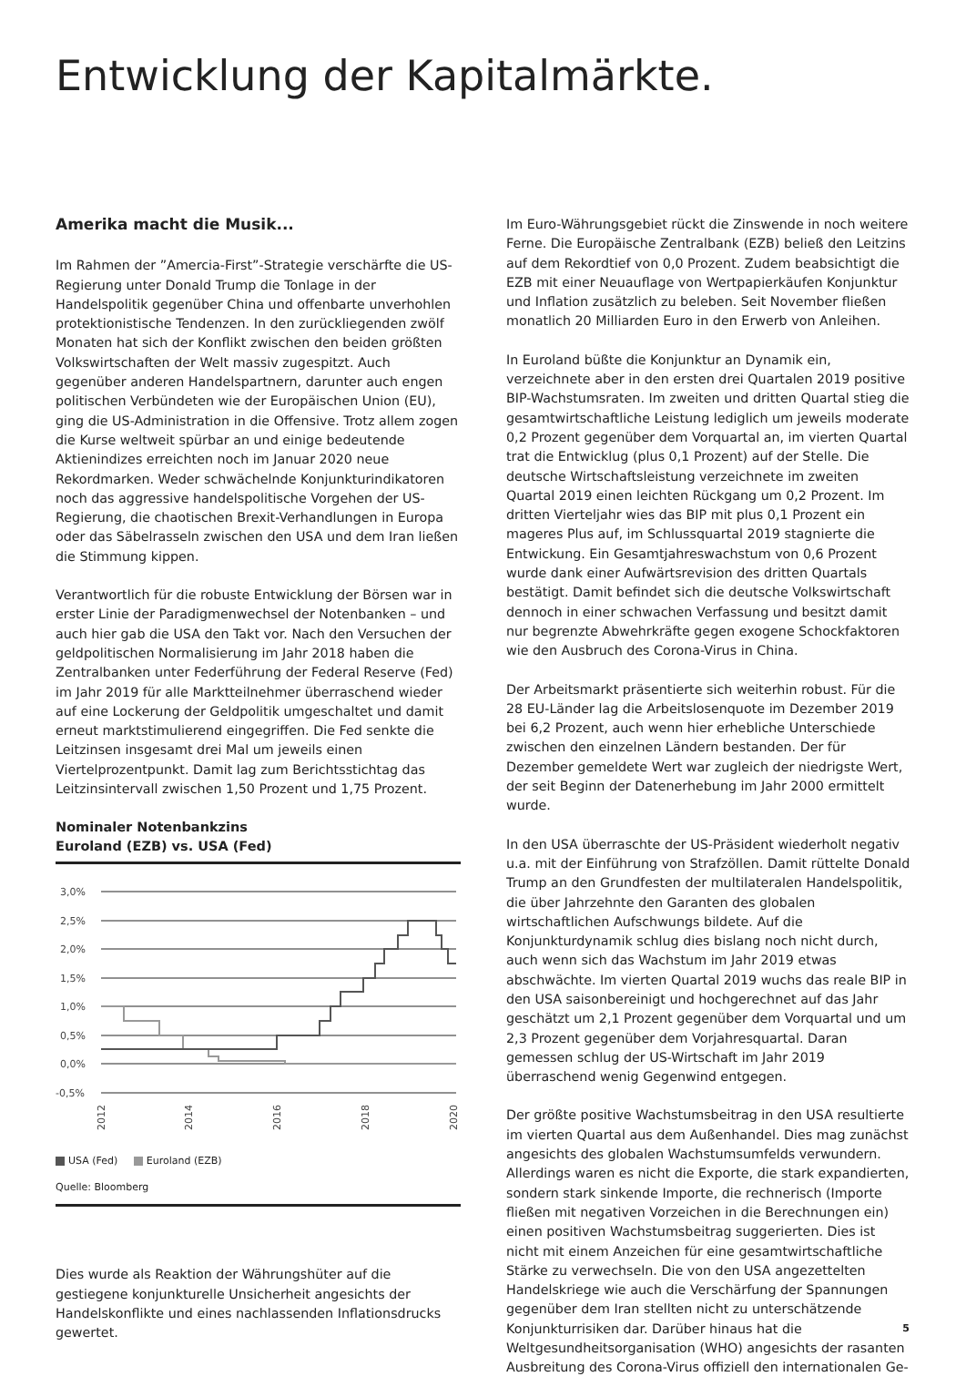Entwicklung der Kapitalmärkte.
Amerika macht die Musik...
Im Rahmen der ”Amercia-First”-Strategie verschärfte die US-Regierung unter Donald Trump die Tonlage in der Handelspolitik gegenüber China und offenbarte unverhohlen protektionistische Tendenzen. In den zurückliegenden zwölf Monaten hat sich der Konflikt zwischen den beiden größten Volkswirtschaften der Welt massiv zugespitzt. Auch gegenüber anderen Handelspartnern, darunter auch engen politischen Verbündeten wie der Europäischen Union (EU), ging die US-Administration in die Offensive. Trotz allem zogen die Kurse weltweit spürbar an und einige bedeutende Aktienindizes erreichten noch im Januar 2020 neue Rekordmarken. Weder schwächelnde Konjunkturindikatoren noch das aggressive handelspolitische Vorgehen der US-Regierung, die chaotischen Brexit-Verhandlungen in Europa oder das Säbelrasseln zwischen den USA und dem Iran ließen die Stimmung kippen.
Verantwortlich für die robuste Entwicklung der Börsen war in erster Linie der Paradigmenwechsel der Notenbanken – und auch hier gab die USA den Takt vor. Nach den Versuchen der geldpolitischen Normalisierung im Jahr 2018 haben die Zentralbanken unter Federführung der Federal Reserve (Fed) im Jahr 2019 für alle Marktteilnehmer überraschend wieder auf eine Lockerung der Geldpolitik umgeschaltet und damit erneut marktstimulierend eingegriffen. Die Fed senkte die Leitzinsen insgesamt drei Mal um jeweils einen Viertelprozentpunkt. Damit lag zum Berichtsstichtag das Leitzinsintervall zwischen 1,50 Prozent und 1,75 Prozent.
Nominaler Notenbankzins
Euroland (EZB) vs. USA (Fed)
3,0%
2,5%
2,0%
1,5%
1,0%
0,5%
0,0%
-0,5%
2012
2014
2016
2018
2020
USA (Fed) Euroland (EZB)
Quelle: Bloomberg
Dies wurde als Reaktion der Währungshüter auf die gestiegene konjunkturelle Unsicherheit angesichts der Handelskonflikte und eines nachlassenden Inflationsdrucks gewertet.
Im Euro-Währungsgebiet rückt die Zinswende in noch weitere Ferne. Die Europäische Zentralbank (EZB) beließ den Leitzins auf dem Rekordtief von 0,0 Prozent. Zudem beabsichtigt die EZB mit einer Neuauflage von Wertpapierkäufen Konjunktur und Inflation zusätzlich zu beleben. Seit November fließen monatlich 20 Milliarden Euro in den Erwerb von Anleihen.
In Euroland büßte die Konjunktur an Dynamik ein, verzeichnete aber in den ersten drei Quartalen 2019 positive BIP-Wachstumsraten. Im zweiten und dritten Quartal stieg die gesamtwirtschaftliche Leistung lediglich um jeweils moderate 0,2 Prozent gegenüber dem Vorquartal an, im vierten Quartal trat die Entwicklug (plus 0,1 Prozent) auf der Stelle. Die deutsche Wirtschaftsleistung verzeichnete im zweiten Quartal 2019 einen leichten Rückgang um 0,2 Prozent. Im dritten Vierteljahr wies das BIP mit plus 0,1 Prozent ein mageres Plus auf, im Schlussquartal 2019 stagnierte die Entwickung. Ein Gesamtjahreswachstum von 0,6 Prozent wurde dank einer Aufwärtsrevision des dritten Quartals bestätigt. Damit befindet sich die deutsche Volkswirtschaft dennoch in einer schwachen Verfassung und besitzt damit nur begrenzte Abwehrkräfte gegen exogene Schockfaktoren wie den Ausbruch des Corona-Virus in China.
Der Arbeitsmarkt präsentierte sich weiterhin robust. Für die 28 EU-Länder lag die Arbeitslosenquote im Dezember 2019 bei 6,2 Prozent, auch wenn hier erhebliche Unterschiede zwischen den einzelnen Ländern bestanden. Der für Dezember gemeldete Wert war zugleich der niedrigste Wert, der seit Beginn der Datenerhebung im Jahr 2000 ermittelt wurde.
In den USA überraschte der US-Präsident wiederholt negativ u.a. mit der Einführung von Strafzöllen. Damit rüttelte Donald Trump an den Grundfesten der multilateralen Handelspolitik, die über Jahrzehnte den Garanten des globalen wirtschaftlichen Aufschwungs bildete. Auf die Konjunkturdynamik schlug dies bislang noch nicht durch, auch wenn sich das Wachstum im Jahr 2019 etwas abschwächte. Im vierten Quartal 2019 wuchs das reale BIP in den USA saisonbereinigt und hochgerechnet auf das Jahr geschätzt um 2,1 Prozent gegenüber dem Vorquartal und um 2,3 Prozent gegenüber dem Vorjahresquartal. Daran gemessen schlug der US-Wirtschaft im Jahr 2019 überraschend wenig Gegenwind entgegen.
Der größte positive Wachstumsbeitrag in den USA resultierte im vierten Quartal aus dem Außenhandel. Dies mag zunächst angesichts des globalen Wachstumsumfelds verwundern. Allerdings waren es nicht die Exporte, die stark expandierten, sondern stark sinkende Importe, die rechnerisch (Importe fließen mit negativen Vorzeichen in die Berechnungen ein) einen positiven Wachstumsbeitrag suggerierten. Dies ist nicht mit einem Anzeichen für eine gesamtwirtschaftliche Stärke zu verwechseln. Die von den USA angezettelten Handelskriege wie auch die Verschärfung der Spannungen gegenüber dem Iran stellten nicht zu unterschätzende Konjunkturrisiken dar. Darüber hinaus hat die Weltgesundheitsorganisation (WHO) angesichts der rasanten Ausbreitung des Corona-Virus offiziell den internationalen Ge-
5